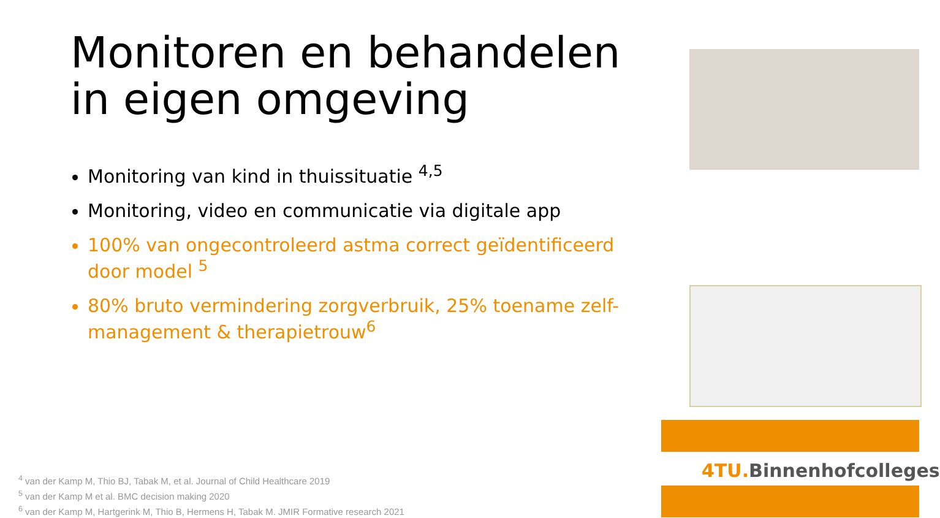Monitoren en behandelen in eigen omgeving
Monitoring van kind in thuissituatie <sup>4,5</sup>
Monitoring, video en communicatie via digitale app
100% van ongecontroleerd astma correct geïdentificeerd door model <sup>5</sup>
80% bruto vermindering zorgverbruik, 25% toename zelf-management & therapietrouw<sup>6</sup>
<sup>4</sup> van der Kamp M, Thio BJ, Tabak M, et al. Journal of Child Healthcare 2019
<sup>5</sup> van der Kamp M et al. BMC decision making 2020
<sup>6</sup> van der Kamp M, Hartgerink M, Thio B, Hermens H, Tabak M. JMIR Formative research 2021
4TU. Binnenhofcolleges